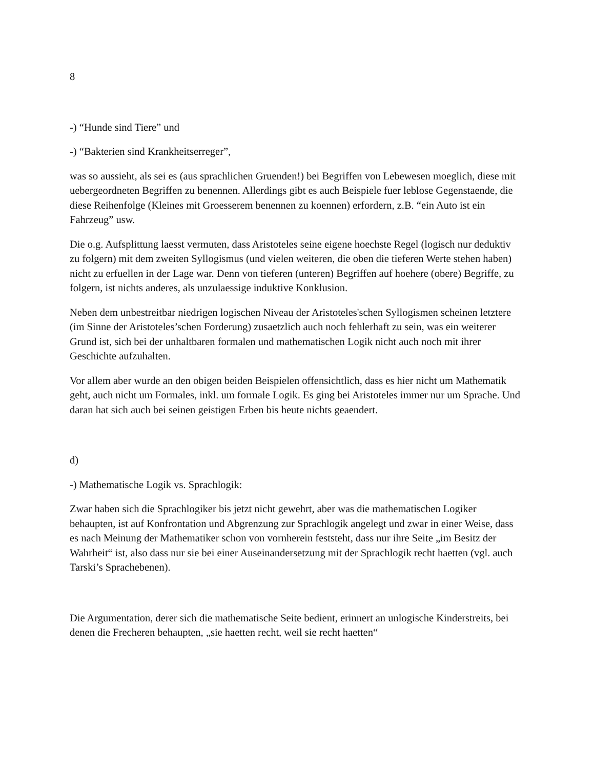8
-) “Hunde sind Tiere” und
-) “Bakterien sind Krankheitserreger”,
was so aussieht, als sei es (aus sprachlichen Gruenden!) bei Begriffen von Lebewesen moeglich, diese mit uebergeordneten Begriffen zu benennen. Allerdings gibt es auch Beispiele fuer leblose Gegenstaende, die diese Reihenfolge (Kleines mit Groesserem benennen zu koennen) erfordern, z.B. “ein Auto ist ein Fahrzeug” usw.
Die o.g. Aufsplittung laesst vermuten, dass Aristoteles seine eigene hoechste Regel (logisch nur deduktiv zu folgern) mit dem zweiten Syllogismus (und vielen weiteren, die oben die tieferen Werte stehen haben) nicht zu erfuellen in der Lage war. Denn von tieferen (unteren) Begriffen auf hoehere (obere) Begriffe, zu folgern, ist nichts anderes, als unzulaessige induktive Konklusion.
Neben dem unbestreitbar niedrigen logischen Niveau der Aristoteles'schen Syllogismen scheinen letztere (im Sinne der Aristoteles’schen Forderung) zusaetzlich auch noch fehlerhaft zu sein, was ein weiterer Grund ist, sich bei der unhaltbaren formalen und mathematischen Logik nicht auch noch mit ihrer Geschichte aufzuhalten.
Vor allem aber wurde an den obigen beiden Beispielen offensichtlich, dass es hier nicht um Mathematik geht, auch nicht um Formales, inkl. um formale Logik. Es ging bei Aristoteles immer nur um Sprache. Und daran hat sich auch bei seinen geistigen Erben bis heute nichts geaendert.
d)
-) Mathematische Logik vs. Sprachlogik:
Zwar haben sich die Sprachlogiker bis jetzt nicht gewehrt, aber was die mathematischen Logiker behaupten, ist auf Konfrontation und Abgrenzung zur Sprachlogik angelegt und zwar in einer Weise, dass es nach Meinung der Mathematiker schon von vornherein feststeht, dass nur ihre Seite „im Besitz der Wahrheit“ ist, also dass nur sie bei einer Auseinandersetzung mit der Sprachlogik recht haetten (vgl. auch Tarski’s Sprachebenen).
Die Argumentation, derer sich die mathematische Seite bedient, erinnert an unlogische Kinderstreits, bei denen die Frecheren behaupten, „sie haetten recht, weil sie recht haetten“